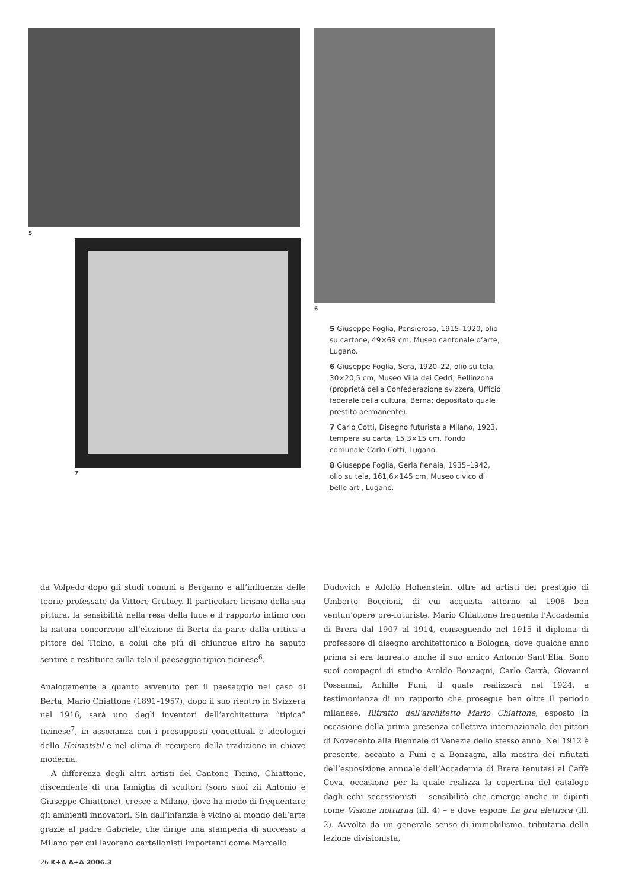5
6
7
5 Giuseppe Foglia, Pensierosa, 1915–1920, olio su cartone, 49×69 cm, Museo cantonale d’arte, Lugano.
6 Giuseppe Foglia, Sera, 1920–22, olio su tela, 30×20,5 cm, Museo Villa dei Cedri, Bellinzona (proprietà della Confederazione svizzera, Ufficio federale della cultura, Berna; depositato quale prestito permanente).
7 Carlo Cotti, Disegno futurista a Milano, 1923, tempera su carta, 15,3×15 cm, Fondo comunale Carlo Cotti, Lugano.
8 Giuseppe Foglia, Gerla fienaia, 1935–1942, olio su tela, 161,6×145 cm, Museo civico di belle arti, Lugano.
da Volpedo dopo gli studi comuni a Bergamo e all’influenza delle teorie professate da Vittore Grubicy. Il particolare lirismo della sua pittura, la sensibilità nella resa della luce e il rapporto intimo con la natura concorrono all’elezione di Berta da parte dalla critica a pittore del Ticino, a colui che più di chiunque altro ha saputo sentire e restituire sulla tela il paesaggio tipico ticinese<sup>6</sup>.
Analogamente a quanto avvenuto per il paesaggio nel caso di Berta, Mario Chiattone (1891–1957), dopo il suo rientro in Svizzera nel 1916, sarà uno degli inventori dell’architettura “tipica” ticinese<sup>7</sup>, in assonanza con i presupposti concettuali e ideologici dello Heimatstil e nel clima di recupero della tradizione in chiave moderna.
A differenza degli altri artisti del Cantone Ticino, Chiattone, discendente di una famiglia di scultori (sono suoi zii Antonio e Giuseppe Chiattone), cresce a Milano, dove ha modo di frequentare gli ambienti innovatori. Sin dall’infanzia è vicino al mondo dell’arte grazie al padre Gabriele, che dirige una stamperia di successo a Milano per cui lavorano cartellonisti importanti come Marcello
Dudovich e Adolfo Hohenstein, oltre ad artisti del prestigio di Umberto Boccioni, di cui acquista attorno al 1908 ben ventun’opere pre-futuriste. Mario Chiattone frequenta l’Accademia di Brera dal 1907 al 1914, conseguendo nel 1915 il diploma di professore di disegno architettonico a Bologna, dove qualche anno prima si era laureato anche il suo amico Antonio Sant’Elia. Sono suoi compagni di studio Aroldo Bonzagni, Carlo Carrà, Giovanni Possamai, Achille Funi, il quale realizzerà nel 1924, a testimonianza di un rapporto che prosegue ben oltre il periodo milanese, Ritratto dell’architetto Mario Chiattone, esposto in occasione della prima presenza collettiva internazionale dei pittori di Novecento alla Biennale di Venezia dello stesso anno. Nel 1912 è presente, accanto a Funi e a Bonzagni, alla mostra dei rifiutati dell’esposizione annuale dell’Accademia di Brera tenutasi al Caffè Cova, occasione per la quale realizza la copertina del catalogo dagli echi secessionisti – sensibilità che emerge anche in dipinti come Visione notturna (ill. 4) – e dove espone La gru elettrica (ill. 2). Avvolta da un generale senso di immobilismo, tributaria della lezione divisionista,
26 K+A A+A 2006.3